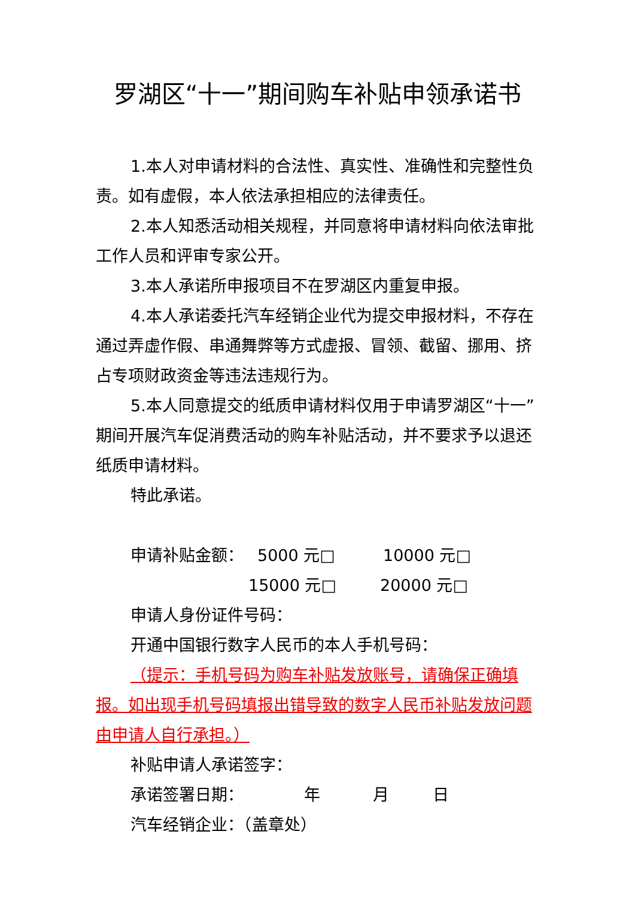罗湖区“十一”期间购车补贴申领承诺书
1.本人对申请材料的合法性、真实性、准确性和完整性负责。如有虚假，本人依法承担相应的法律责任。
2.本人知悉活动相关规程，并同意将申请材料向依法审批工作人员和评审专家公开。
3.本人承诺所申报项目不在罗湖区内重复申报。
4.本人承诺委托汽车经销企业代为提交申报材料，不存在通过弄虚作假、串通舞弊等方式虚报、冒领、截留、挪用、挤占专项财政资金等违法违规行为。
5.本人同意提交的纸质申请材料仅用于申请罗湖区“十一”期间开展汽车促消费活动的购车补贴活动，并不要求予以退还纸质申请材料。
特此承诺。
申请补贴金额： 5000 元□ 10000 元□
15000 元□ 20000 元□
申请人身份证件号码：
开通中国银行数字人民币的本人手机号码：
（提示：手机号码为购车补贴发放账号，请确保正确填报。如出现手机号码填报出错导致的数字人民币补贴发放问题由申请人自行承担。）
补贴申请人承诺签字：
承诺签署日期： 年 月 日
汽车经销企业：（盖章处）